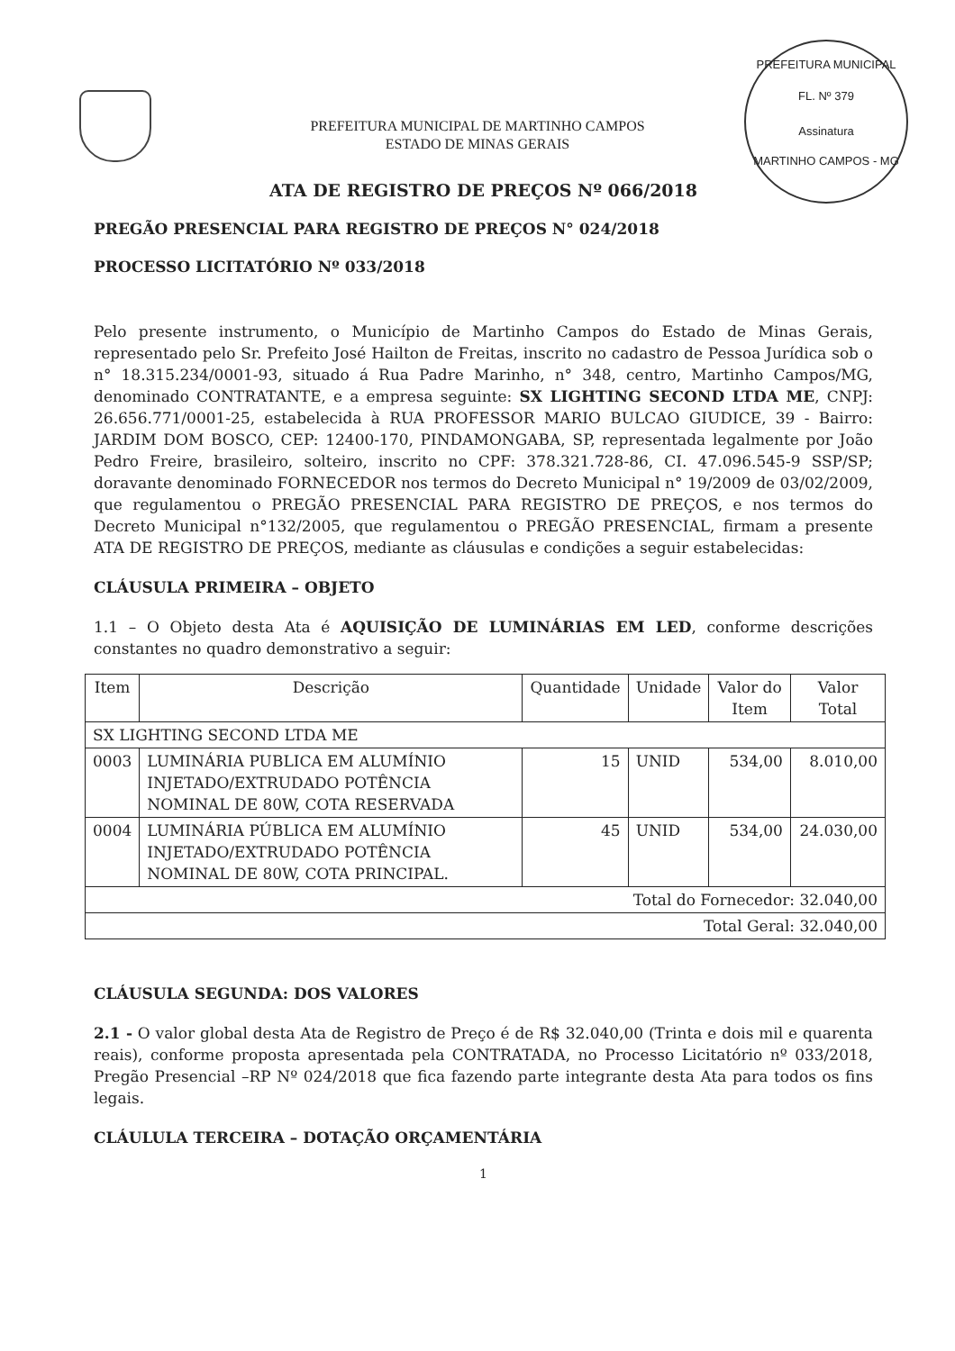PREFEITURA MUNICIPAL
FL. Nº 379
Assinatura
MARTINHO CAMPOS - MG
PREFEITURA MUNICIPAL DE MARTINHO CAMPOS
ESTADO DE MINAS GERAIS
ATA DE REGISTRO DE PREÇOS Nº 066/2018
PREGÃO PRESENCIAL PARA REGISTRO DE PREÇOS N° 024/2018
PROCESSO LICITATÓRIO Nº 033/2018
Pelo presente instrumento, o Município de Martinho Campos do Estado de Minas Gerais, representado pelo Sr. Prefeito José Hailton de Freitas, inscrito no cadastro de Pessoa Jurídica sob o n° 18.315.234/0001-93, situado á Rua Padre Marinho, n° 348, centro, Martinho Campos/MG, denominado CONTRATANTE, e a empresa seguinte: SX LIGHTING SECOND LTDA ME, CNPJ: 26.656.771/0001-25, estabelecida à RUA PROFESSOR MARIO BULCAO GIUDICE, 39 - Bairro: JARDIM DOM BOSCO, CEP: 12400-170, PINDAMONGABA, SP, representada legalmente por João Pedro Freire, brasileiro, solteiro, inscrito no CPF: 378.321.728-86, CI. 47.096.545-9 SSP/SP; doravante denominado FORNECEDOR nos termos do Decreto Municipal n° 19/2009 de 03/02/2009, que regulamentou o PREGÃO PRESENCIAL PARA REGISTRO DE PREÇOS, e nos termos do Decreto Municipal n°132/2005, que regulamentou o PREGÃO PRESENCIAL, firmam a presente ATA DE REGISTRO DE PREÇOS, mediante as cláusulas e condições a seguir estabelecidas:
CLÁUSULA PRIMEIRA – OBJETO
1.1 – O Objeto desta Ata é AQUISIÇÃO DE LUMINÁRIAS EM LED, conforme descrições constantes no quadro demonstrativo a seguir:
| Item | Descrição | Quantidade | Unidade | Valor do Item | Valor Total |
| --- | --- | --- | --- | --- | --- |
| SX LIGHTING SECOND LTDA ME | | | | | |
| 0003 | LUMINÁRIA PUBLICA EM ALUMÍNIO INJETADO/EXTRUDADO POTÊNCIA NOMINAL DE 80W, COTA RESERVADA | 15 | UNID | 534,00 | 8.010,00 |
| 0004 | LUMINÁRIA PÚBLICA EM ALUMÍNIO INJETADO/EXTRUDADO POTÊNCIA NOMINAL DE 80W, COTA PRINCIPAL. | 45 | UNID | 534,00 | 24.030,00 |
| Total do Fornecedor: 32.040,00 | | | | | |
| Total Geral: 32.040,00 | | | | | |
CLÁUSULA SEGUNDA: DOS VALORES
2.1 - O valor global desta Ata de Registro de Preço é de R$ 32.040,00 (Trinta e dois mil e quarenta reais), conforme proposta apresentada pela CONTRATADA, no Processo Licitatório nº 033/2018, Pregão Presencial –RP Nº 024/2018 que fica fazendo parte integrante desta Ata para todos os fins legais.
CLÁULULA TERCEIRA – DOTAÇÃO ORÇAMENTÁRIA
1